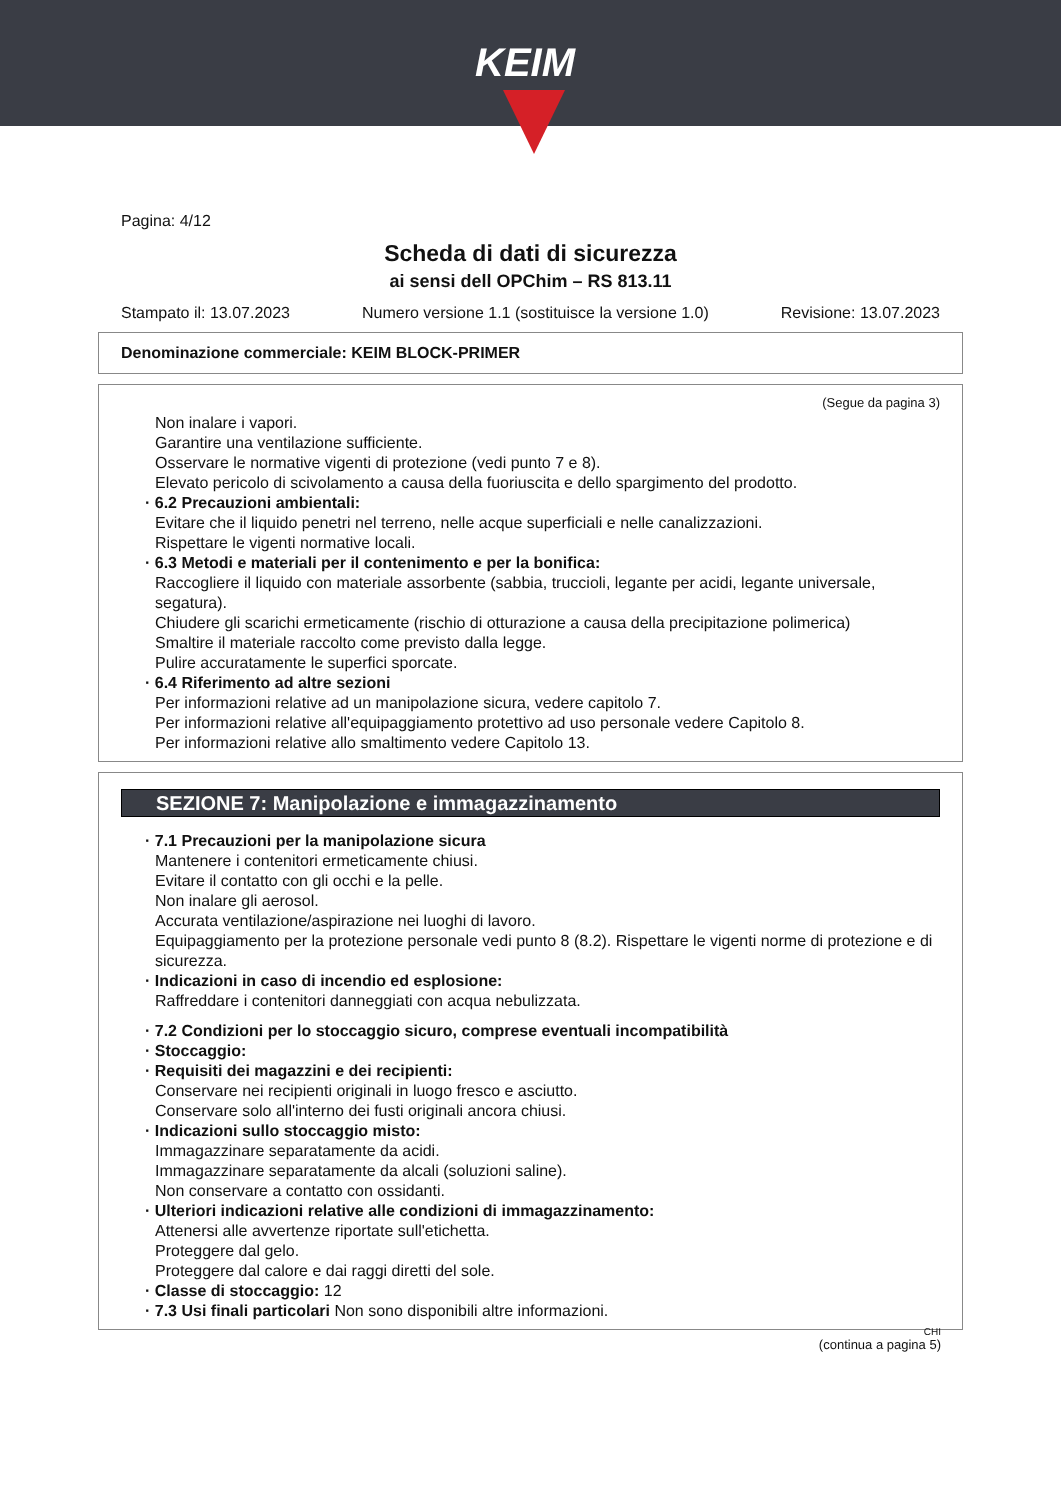KEIM
Pagina: 4/12
Scheda di dati di sicurezza
ai sensi dell OPChim – RS 813.11
Stampato il: 13.07.2023 Numero versione 1.1 (sostituisce la versione 1.0) Revisione: 13.07.2023
Denominazione commerciale: KEIM BLOCK-PRIMER
(Segue da pagina 3)
Non inalare i vapori.
Garantire una ventilazione sufficiente.
Osservare le normative vigenti di protezione (vedi punto 7 e 8).
Elevato pericolo di scivolamento a causa della fuoriuscita e dello spargimento del prodotto.
· 6.2 Precauzioni ambientali:
Evitare che il liquido penetri nel terreno, nelle acque superficiali e nelle canalizzazioni.
Rispettare le vigenti normative locali.
· 6.3 Metodi e materiali per il contenimento e per la bonifica:
Raccogliere il liquido con materiale assorbente (sabbia, truccioli, legante per acidi, legante universale, segatura).
Chiudere gli scarichi ermeticamente (rischio di otturazione a causa della precipitazione polimerica)
Smaltire il materiale raccolto come previsto dalla legge.
Pulire accuratamente le superfici sporcate.
· 6.4 Riferimento ad altre sezioni
Per informazioni relative ad un manipolazione sicura, vedere capitolo 7.
Per informazioni relative all'equipaggiamento protettivo ad uso personale vedere Capitolo 8.
Per informazioni relative allo smaltimento vedere Capitolo 13.
SEZIONE 7: Manipolazione e immagazzinamento
· 7.1 Precauzioni per la manipolazione sicura
Mantenere i contenitori ermeticamente chiusi.
Evitare il contatto con gli occhi e la pelle.
Non inalare gli aerosol.
Accurata ventilazione/aspirazione nei luoghi di lavoro.
Equipaggiamento per la protezione personale vedi punto 8 (8.2). Rispettare le vigenti norme di protezione e di sicurezza.
· Indicazioni in caso di incendio ed esplosione:
Raffreddare i contenitori danneggiati con acqua nebulizzata.
· 7.2 Condizioni per lo stoccaggio sicuro, comprese eventuali incompatibilità
· Stoccaggio:
· Requisiti dei magazzini e dei recipienti:
Conservare nei recipienti originali in luogo fresco e asciutto.
Conservare solo all'interno dei fusti originali ancora chiusi.
· Indicazioni sullo stoccaggio misto:
Immagazzinare separatamente da acidi.
Immagazzinare separatamente da alcali (soluzioni saline).
Non conservare a contatto con ossidanti.
· Ulteriori indicazioni relative alle condizioni di immagazzinamento:
Attenersi alle avvertenze riportate sull'etichetta.
Proteggere dal gelo.
Proteggere dal calore e dai raggi diretti del sole.
· Classe di stoccaggio: 12
· 7.3 Usi finali particolari Non sono disponibili altre informazioni.
CHI
(continua a pagina 5)